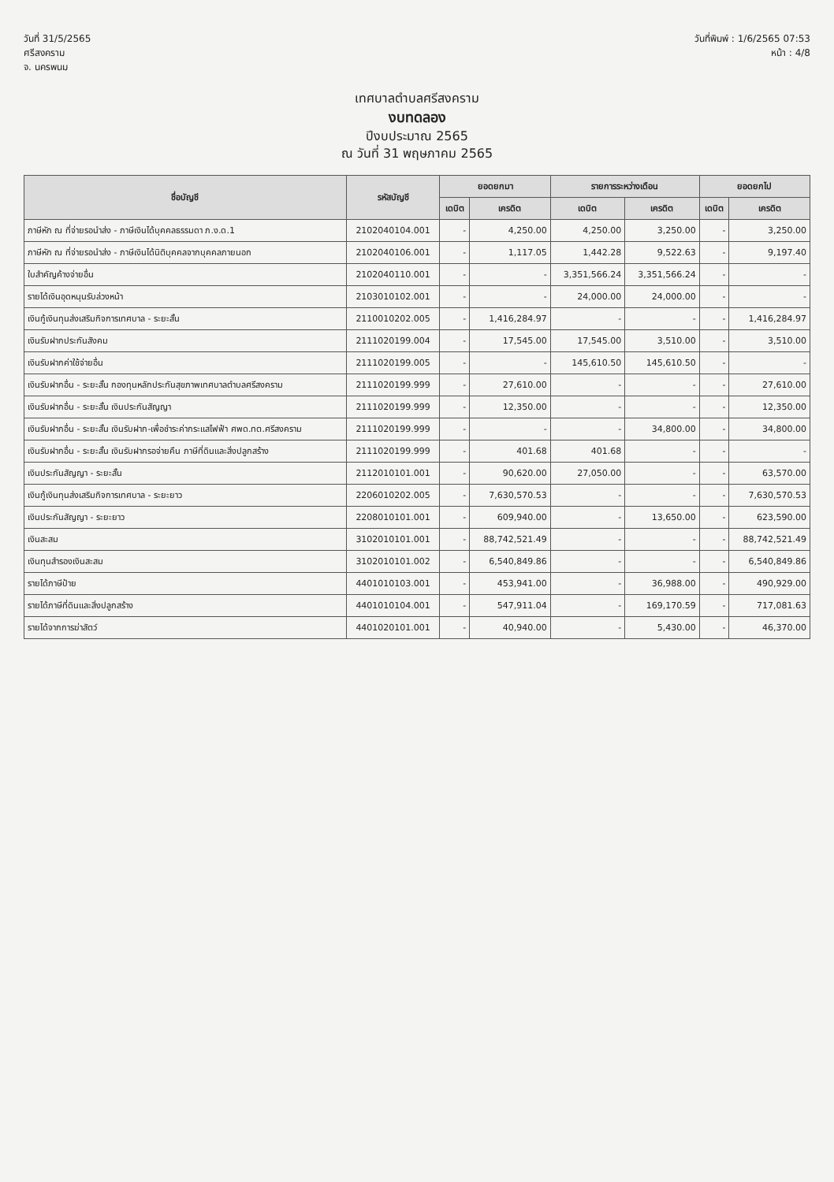วันที่ 31/5/2565
ศรีสงคราม
จ. นครพนม
วันที่พิมพ์ : 1/6/2565 07:53
หน้า : 4/8
เทศบาลตำบลศรีสงคราม
งบทดลอง
ปีงบประมาณ 2565
ณ วันที่ 31 พฤษภาคม 2565
| ชื่อบัญชี | รหัสบัญชี | ยอดยกมา | | รายการระหว่างเดือน | | ยอดยกไป | |
| --- | --- | --- | --- | --- | --- | --- | --- |
| | | เดบิต | เครดิต | เดบิต | เครดิต | เดบิต | เครดิต |
| ภาษีหัก ณ ที่จ่ายรอนำส่ง - ภาษีเงินได้บุคคลธรรมดา ภ.ง.ด.1 | 2102040104.001 | - | 4,250.00 | 4,250.00 | 3,250.00 | - | 3,250.00 |
| ภาษีหัก ณ ที่จ่ายรอนำส่ง - ภาษีเงินได้นิติบุคคลจากบุคคลภายนอก | 2102040106.001 | - | 1,117.05 | 1,442.28 | 9,522.63 | - | 9,197.40 |
| ใบสำคัญค้างจ่ายอื่น | 2102040110.001 | - | - | 3,351,566.24 | 3,351,566.24 | - | - |
| รายได้เงินอุดหนุนรับล่วงหน้า | 2103010102.001 | - | - | 24,000.00 | 24,000.00 | - | - |
| เงินกู้เงินทุนส่งเสริมกิจการเทศบาล - ระยะสั้น | 2110010202.005 | - | 1,416,284.97 | - | - | - | 1,416,284.97 |
| เงินรับฝากประกันสังคม | 2111020199.004 | - | 17,545.00 | 17,545.00 | 3,510.00 | - | 3,510.00 |
| เงินรับฝากค่าใช้จ่ายอื่น | 2111020199.005 | - | - | 145,610.50 | 145,610.50 | - | - |
| เงินรับฝากอื่น - ระยะสั้น กองทุนหลักประกันสุขภาพเทศบาลตำบลศรีสงคราม | 2111020199.999 | - | 27,610.00 | - | - | - | 27,610.00 |
| เงินรับฝากอื่น - ระยะสั้น เงินประกันสัญญา | 2111020199.999 | - | 12,350.00 | - | - | - | 12,350.00 |
| เงินรับฝากอื่น - ระยะสั้น เงินรับฝาก-เพื่อชำระค่ากระแสไฟฟ้า ศพด.ทต.ศรีสงคราม | 2111020199.999 | - | - | - | 34,800.00 | - | 34,800.00 |
| เงินรับฝากอื่น - ระยะสั้น เงินรับฝากรอจ่ายคืน ภาษีที่ดินและสิ่งปลูกสร้าง | 2111020199.999 | - | 401.68 | 401.68 | - | - | - |
| เงินประกันสัญญา - ระยะสั้น | 2112010101.001 | - | 90,620.00 | 27,050.00 | - | - | 63,570.00 |
| เงินกู้เงินทุนส่งเสริมกิจการเทศบาล - ระยะยาว | 2206010202.005 | - | 7,630,570.53 | - | - | - | 7,630,570.53 |
| เงินประกันสัญญา - ระยะยาว | 2208010101.001 | - | 609,940.00 | - | 13,650.00 | - | 623,590.00 |
| เงินสะสม | 3102010101.001 | - | 88,742,521.49 | - | - | - | 88,742,521.49 |
| เงินทุนสำรองเงินสะสม | 3102010101.002 | - | 6,540,849.86 | - | - | - | 6,540,849.86 |
| รายได้ภาษีป้าย | 4401010103.001 | - | 453,941.00 | - | 36,988.00 | - | 490,929.00 |
| รายได้ภาษีที่ดินและสิ่งปลูกสร้าง | 4401010104.001 | - | 547,911.04 | - | 169,170.59 | - | 717,081.63 |
| รายได้จากการฆ่าสัตว์ | 4401020101.001 | - | 40,940.00 | - | 5,430.00 | - | 46,370.00 |